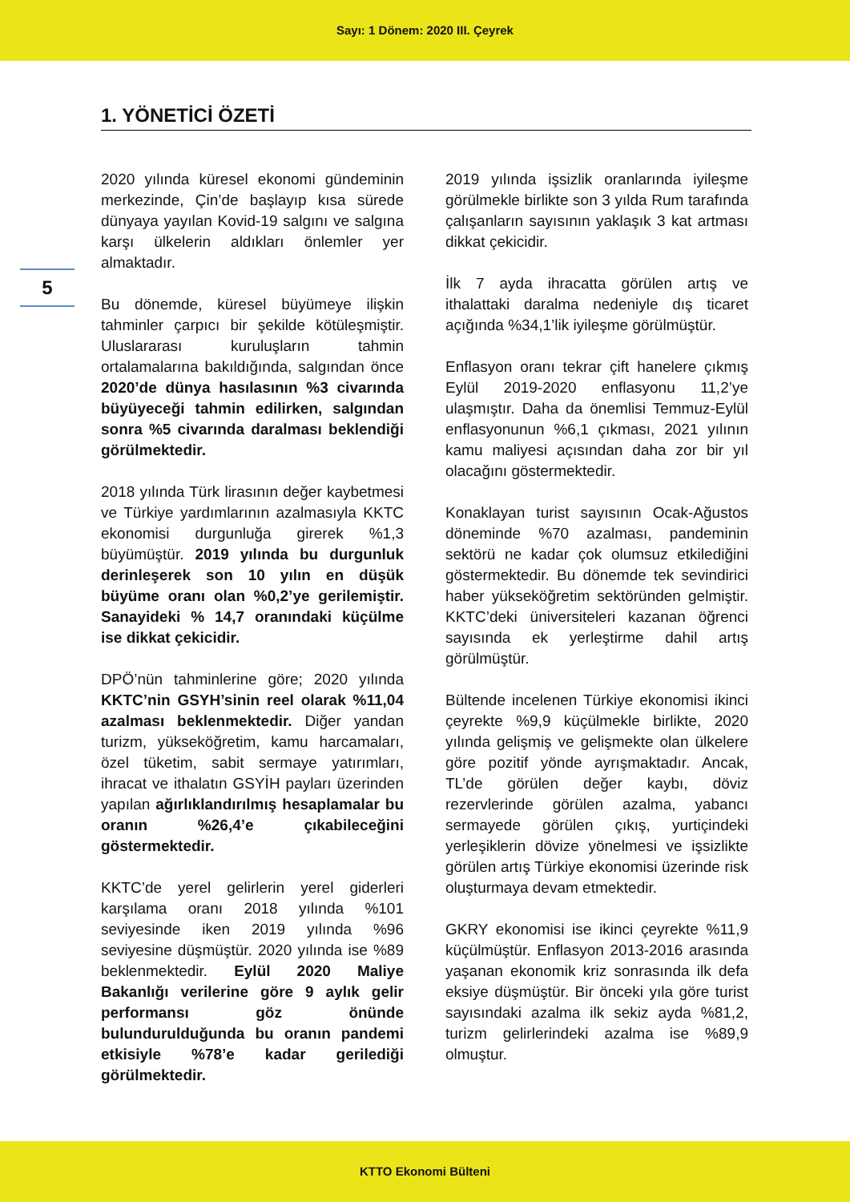Sayı: 1 Dönem: 2020 III. Çeyrek
1. YÖNETİCİ ÖZETİ
5
2020 yılında küresel ekonomi gündeminin merkezinde, Çin’de başlayıp kısa sürede dünyaya yayılan Kovid-19 salgını ve salgına karşı ülkelerin aldıkları önlemler yer almaktadır.
Bu dönemde, küresel büyümeye ilişkin tahminler çarpıcı bir şekilde kötüleşmiştir. Uluslararası kuruluşların tahmin ortalamalarına bakıldığında, salgından önce 2020’de dünya hasılasının %3 civarında büyüyeceği tahmin edilirken, salgından sonra %5 civarında daralması beklendiği görülmektedir.
2018 yılında Türk lirasının değer kaybetmesi ve Türkiye yardımlarının azalmasıyla KKTC ekonomisi durgunluğa girerek %1,3 büyümüştür. 2019 yılında bu durgunluk derinleşerek son 10 yılın en düşük büyüme oranı olan %0,2’ye gerilemiştir. Sanayideki % 14,7 oranındaki küçülme ise dikkat çekicidir.
DPÖ’nün tahminlerine göre; 2020 yılında KKTC’nin GSYH’sinin reel olarak %11,04 azalması beklenmektedir. Diğer yandan turizm, yükseköğretim, kamu harcamaları, özel tüketim, sabit sermaye yatırımları, ihracat ve ithalatın GSYİH payları üzerinden yapılan ağırlıklandırılmış hesaplamalar bu oranın %26,4’e çıkabileceğini göstermektedir.
KKTC’de yerel gelirlerin yerel giderleri karşılama oranı 2018 yılında %101 seviyesinde iken 2019 yılında %96 seviyesine düşmüştür. 2020 yılında ise %89 beklenmektedir. Eylül 2020 Maliye Bakanlığı verilerine göre 9 aylık gelir performansı göz önünde bulundurulduğunda bu oranın pandemi etkisiyle %78’e kadar gerilediği görülmektedir.
2019 yılında işsizlik oranlarında iyileşme görülmekle birlikte son 3 yılda Rum tarafında çalışanların sayısının yaklaşık 3 kat artması dikkat çekicidir.
İlk 7 ayda ihracatta görülen artış ve ithalattaki daralma nedeniyle dış ticaret açığında %34,1’lik iyileşme görülmüştür.
Enflasyon oranı tekrar çift hanelere çıkmış Eylül 2019-2020 enflasyonu 11,2’ye ulaşmıştır. Daha da önemlisi Temmuz-Eylül enflasyonunun %6,1 çıkması, 2021 yılının kamu maliyesi açısından daha zor bir yıl olacağını göstermektedir.
Konaklayan turist sayısının Ocak-Ağustos döneminde %70 azalması, pandeminin sektörü ne kadar çok olumsuz etkilediğini göstermektedir. Bu dönemde tek sevindirici haber yükseköğretim sektöründen gelmiştir. KKTC’deki üniversiteleri kazanan öğrenci sayısında ek yerleştirme dahil artış görülmüştür.
Bültende incelenen Türkiye ekonomisi ikinci çeyrekte %9,9 küçülmekle birlikte, 2020 yılında gelişmiş ve gelişmekte olan ülkelere göre pozitif yönde ayrışmaktadır. Ancak, TL’de görülen değer kaybı, döviz rezervlerinde görülen azalma, yabancı sermayede görülen çıkış, yurtiçindeki yerleşiklerin dövize yönelmesi ve işsizlikte görülen artış Türkiye ekonomisi üzerinde risk oluşturmaya devam etmektedir.
GKRY ekonomisi ise ikinci çeyrekte %11,9 küçülmüştür. Enflasyon 2013-2016 arasında yaşanan ekonomik kriz sonrasında ilk defa eksiye düşmüştür. Bir önceki yıla göre turist sayısındaki azalma ilk sekiz ayda %81,2, turizm gelirlerindeki azalma ise %89,9 olmuştur.
KTTO Ekonomi Bülteni